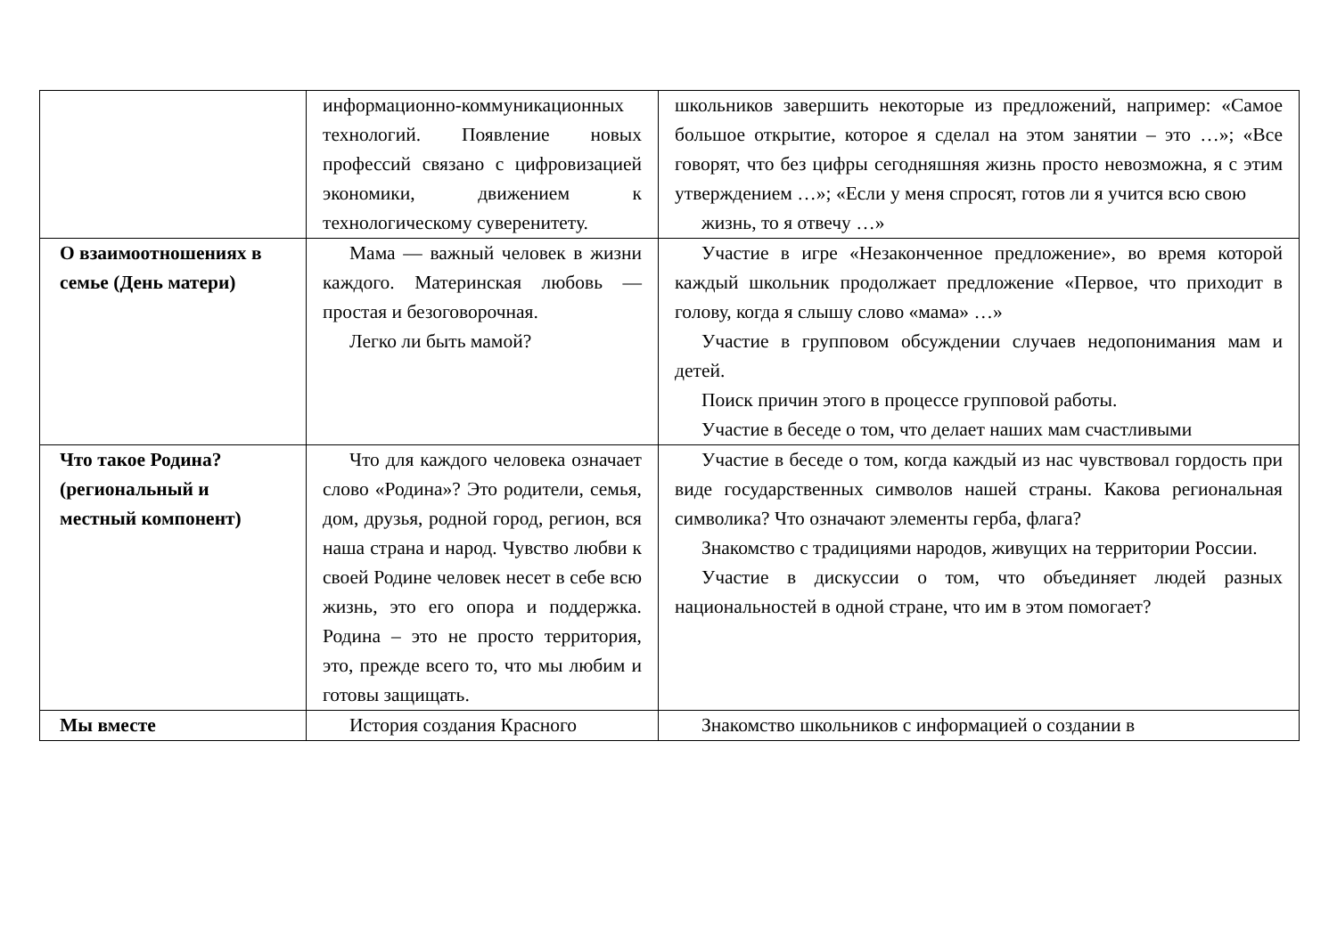| | информационно-коммуникационных технологий. Появление новых профессий связано с цифровизацией экономики, движением к технологическому суверенитету. | школьников завершить некоторые из предложений, например: «Самое большое открытие, которое я сделал на этом занятии – это …»; «Все говорят, что без цифры сегодняшняя жизнь просто невозможна, я с этим утверждением …»; «Если у меня спросят, готов ли я учится всю свою жизнь, то я отвечу …» |
| О взаимоотношениях в семье (День матери) | Мама — важный человек в жизни каждого. Материнская любовь — простая и безоговорочная. Легко ли быть мамой? | Участие в игре «Незаконченное предложение», во время которой каждый школьник продолжает предложение «Первое, что приходит в голову, когда я слышу слово «мама» …» Участие в групповом обсуждении случаев недопонимания мам и детей. Поиск причин этого в процессе групповой работы. Участие в беседе о том, что делает наших мам счастливыми |
| Что такое Родина? (региональный и местный компонент) | Что для каждого человека означает слово «Родина»? Это родители, семья, дом, друзья, родной город, регион, вся наша страна и народ. Чувство любви к своей Родине человек несет в себе всю жизнь, это его опора и поддержка. Родина – это не просто территория, это, прежде всего то, что мы любим и готовы защищать. | Участие в беседе о том, когда каждый из нас чувствовал гордость при виде государственных символов нашей страны. Какова региональная символика? Что означают элементы герба, флага? Знакомство с традициями народов, живущих на территории России. Участие в дискуссии о том, что объединяет людей разных национальностей в одной стране, что им в этом помогает? |
| Мы вместе | История создания Красного | Знакомство школьников с информацией о создании в |